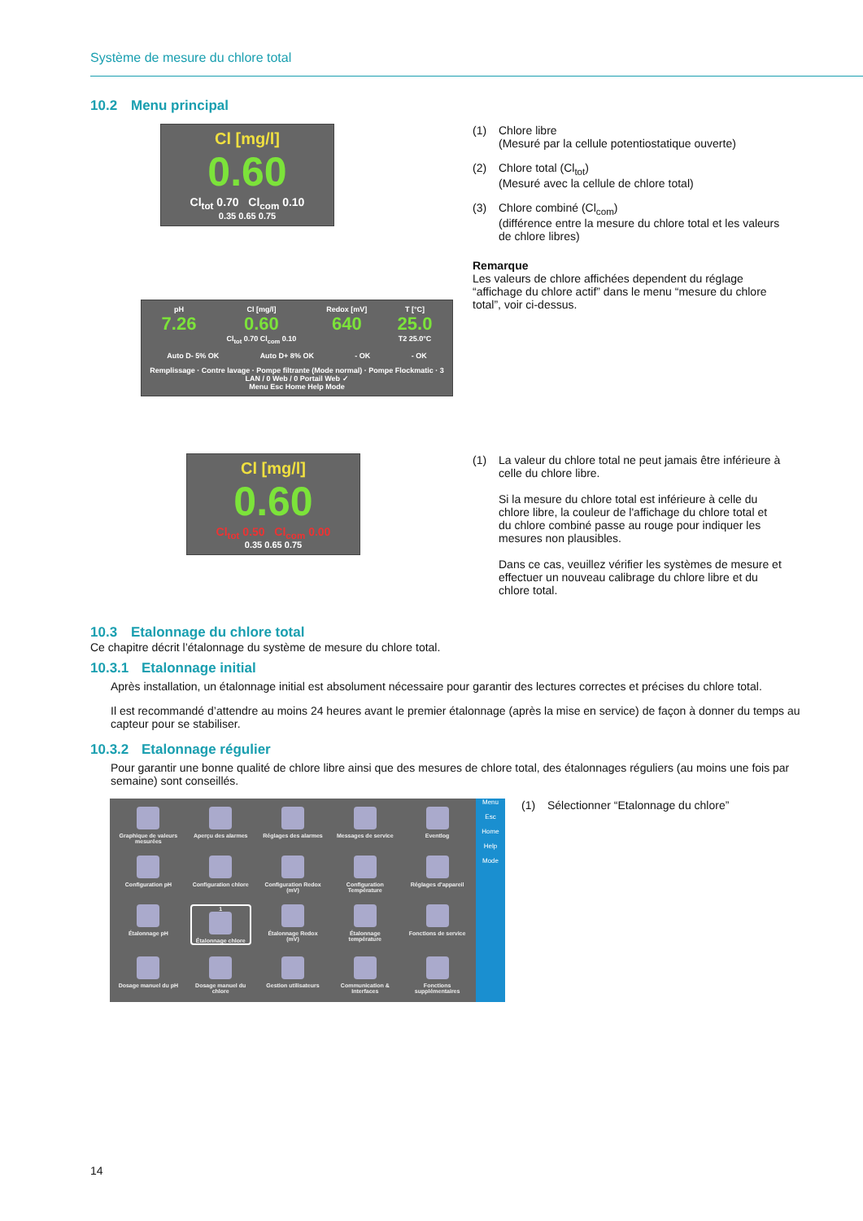Système de mesure du chlore total
10.2 Menu principal
Cl [mg/l]
0.60
Cl<sub>tot</sub> 0.70 Cl<sub>com</sub> 0.10
0.35 0.65 0.75
pH
7.26
Cl [mg/l]
0.60
Cl<sub>tot</sub> 0.70 Cl<sub>com</sub> 0.10
Redox [mV]
640
T [°C]
25.0
T2 25.0°C
Auto D- 5% OK Auto D+ 8% OK - OK - OK
Remplissage · Contre lavage · Pompe filtrante (Mode normal) · Pompe Flockmatic · 3 LAN / 0 Web / 0 Portail Web ✓
Menu Esc Home Help Mode
(1) Chlore libre
(Mesuré par la cellule potentiostatique ouverte)
(2) Chlore total (Cl<sub>tot</sub>)
(Mesuré avec la cellule de chlore total)
(3) Chlore combiné (Cl<sub>com</sub>)
(différence entre la mesure du chlore total et les valeurs de chlore libres)
Remarque
Les valeurs de chlore affichées dependent du réglage “affichage du chlore actif” dans le menu “mesure du chlore total”, voir ci-dessus.
Cl [mg/l]
0.60
Cl<sub>tot</sub> 0.50 Cl<sub>com</sub> 0.00
0.35 0.65 0.75
(1) La valeur du chlore total ne peut jamais être inférieure à celle du chlore libre.
Si la mesure du chlore total est inférieure à celle du chlore libre, la couleur de l'affichage du chlore total et du chlore combiné passe au rouge pour indiquer les mesures non plausibles.
Dans ce cas, veuillez vérifier les systèmes de mesure et effectuer un nouveau calibrage du chlore libre et du chlore total.
10.3 Etalonnage du chlore total
Ce chapitre décrit l’étalonnage du système de mesure du chlore total.
10.3.1 Etalonnage initial
Après installation, un étalonnage initial est absolument nécessaire pour garantir des lectures correctes et précises du chlore total.
Il est recommandé d’attendre au moins 24 heures avant le premier étalonnage (après la mise en service) de façon à donner du temps au capteur pour se stabiliser.
10.3.2 Etalonnage régulier
Pour garantir une bonne qualité de chlore libre ainsi que des mesures de chlore total, des étalonnages réguliers (au moins une fois par semaine) sont conseillés.
Graphique de valeurs mesurées
Aperçu des alarmes
Réglages des alarmes
Messages de service
Eventlog
Configuration pH
Configuration chlore
Configuration Redox (mV)
Configuration Température
Réglages d'appareil
Étalonnage pH
1
Étalonnage chlore
Étalonnage Redox (mV)
Étalonnage température
Fonctions de service
Dosage manuel du pH
Dosage manuel du chlore
Gestion utilisateurs
Communication & Interfaces
Fonctions supplémentaires
Menu
Esc
Home
Help
Mode
(1) Sélectionner “Etalonnage du chlore”
14